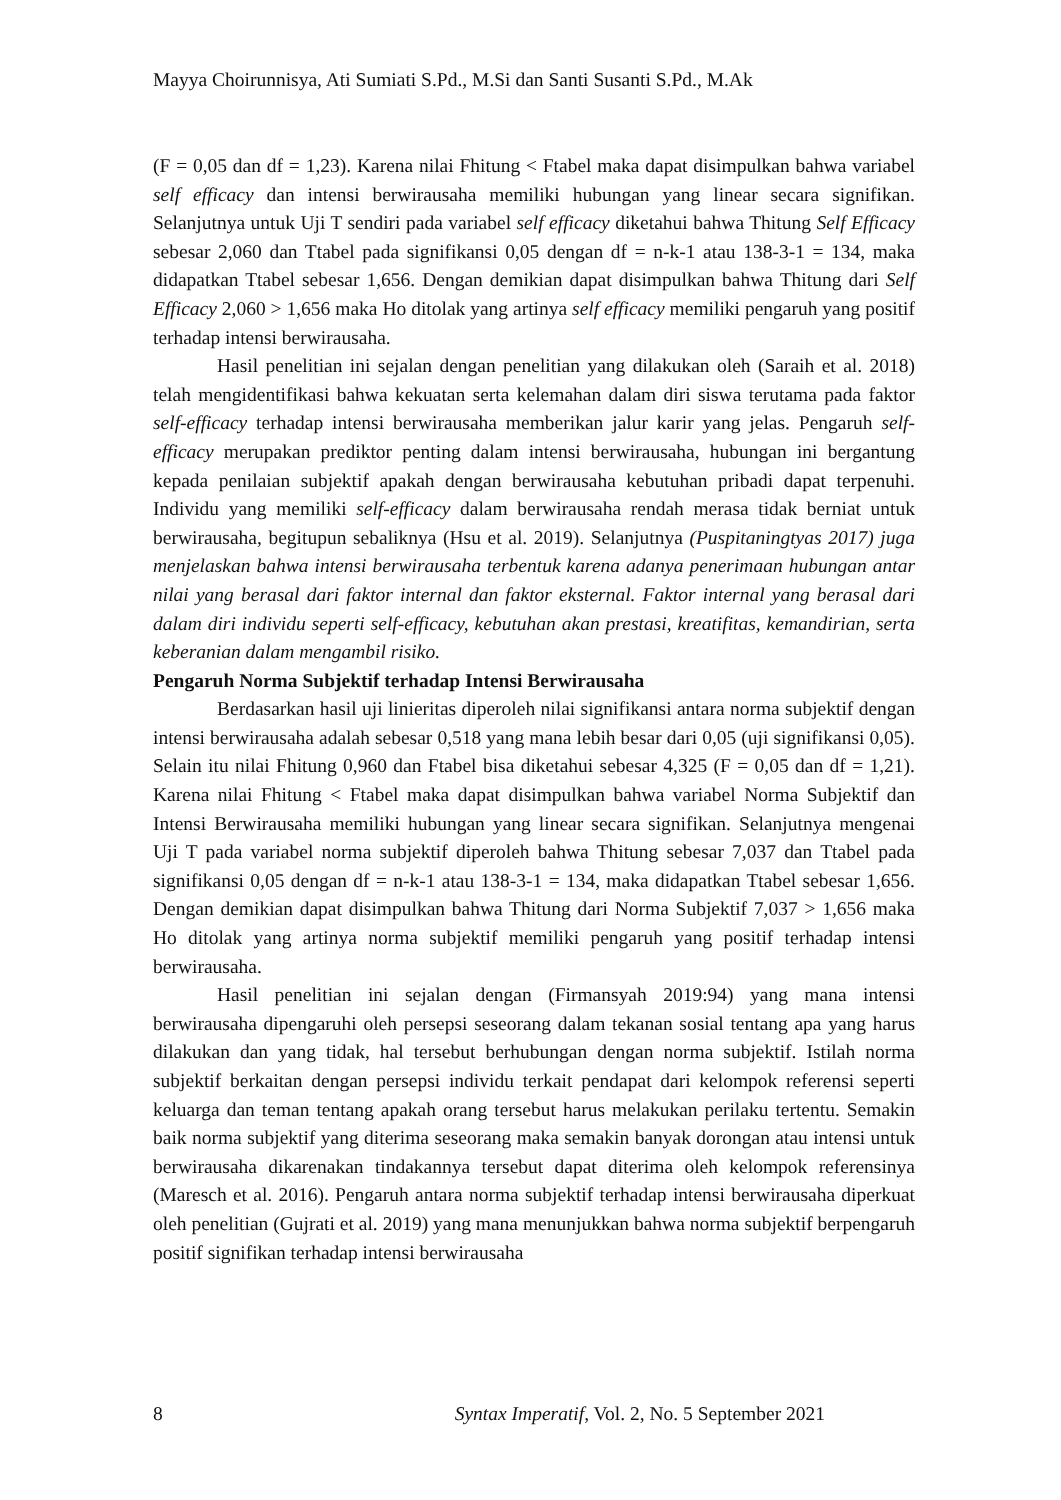Mayya Choirunnisya, Ati Sumiati S.Pd., M.Si dan Santi Susanti S.Pd., M.Ak
(F = 0,05 dan df = 1,23). Karena nilai Fhitung < Ftabel maka dapat disimpulkan bahwa variabel self efficacy dan intensi berwirausaha memiliki hubungan yang linear secara signifikan. Selanjutnya untuk Uji T sendiri pada variabel self efficacy diketahui bahwa Thitung Self Efficacy sebesar 2,060 dan Ttabel pada signifikansi 0,05 dengan df = n-k-1 atau 138-3-1 = 134, maka didapatkan Ttabel sebesar 1,656. Dengan demikian dapat disimpulkan bahwa Thitung dari Self Efficacy 2,060 > 1,656 maka Ho ditolak yang artinya self efficacy memiliki pengaruh yang positif terhadap intensi berwirausaha.
Hasil penelitian ini sejalan dengan penelitian yang dilakukan oleh (Saraih et al. 2018) telah mengidentifikasi bahwa kekuatan serta kelemahan dalam diri siswa terutama pada faktor self-efficacy terhadap intensi berwirausaha memberikan jalur karir yang jelas. Pengaruh self-efficacy merupakan prediktor penting dalam intensi berwirausaha, hubungan ini bergantung kepada penilaian subjektif apakah dengan berwirausaha kebutuhan pribadi dapat terpenuhi. Individu yang memiliki self-efficacy dalam berwirausaha rendah merasa tidak berniat untuk berwirausaha, begitupun sebaliknya (Hsu et al. 2019). Selanjutnya (Puspitaningtyas 2017) juga menjelaskan bahwa intensi berwirausaha terbentuk karena adanya penerimaan hubungan antar nilai yang berasal dari faktor internal dan faktor eksternal. Faktor internal yang berasal dari dalam diri individu seperti self-efficacy, kebutuhan akan prestasi, kreatifitas, kemandirian, serta keberanian dalam mengambil risiko.
Pengaruh Norma Subjektif terhadap Intensi Berwirausaha
Berdasarkan hasil uji linieritas diperoleh nilai signifikansi antara norma subjektif dengan intensi berwirausaha adalah sebesar 0,518 yang mana lebih besar dari 0,05 (uji signifikansi 0,05). Selain itu nilai Fhitung 0,960 dan Ftabel bisa diketahui sebesar 4,325 (F = 0,05 dan df = 1,21). Karena nilai Fhitung < Ftabel maka dapat disimpulkan bahwa variabel Norma Subjektif dan Intensi Berwirausaha memiliki hubungan yang linear secara signifikan. Selanjutnya mengenai Uji T pada variabel norma subjektif diperoleh bahwa Thitung sebesar 7,037 dan Ttabel pada signifikansi 0,05 dengan df = n-k-1 atau 138-3-1 = 134, maka didapatkan Ttabel sebesar 1,656. Dengan demikian dapat disimpulkan bahwa Thitung dari Norma Subjektif 7,037 > 1,656 maka Ho ditolak yang artinya norma subjektif memiliki pengaruh yang positif terhadap intensi berwirausaha.
Hasil penelitian ini sejalan dengan (Firmansyah 2019:94) yang mana intensi berwirausaha dipengaruhi oleh persepsi seseorang dalam tekanan sosial tentang apa yang harus dilakukan dan yang tidak, hal tersebut berhubungan dengan norma subjektif. Istilah norma subjektif berkaitan dengan persepsi individu terkait pendapat dari kelompok referensi seperti keluarga dan teman tentang apakah orang tersebut harus melakukan perilaku tertentu. Semakin baik norma subjektif yang diterima seseorang maka semakin banyak dorongan atau intensi untuk berwirausaha dikarenakan tindakannya tersebut dapat diterima oleh kelompok referensinya (Maresch et al. 2016). Pengaruh antara norma subjektif terhadap intensi berwirausaha diperkuat oleh penelitian (Gujrati et al. 2019) yang mana menunjukkan bahwa norma subjektif berpengaruh positif signifikan terhadap intensi berwirausaha
8 Syntax Imperatif, Vol. 2, No. 5 September 2021